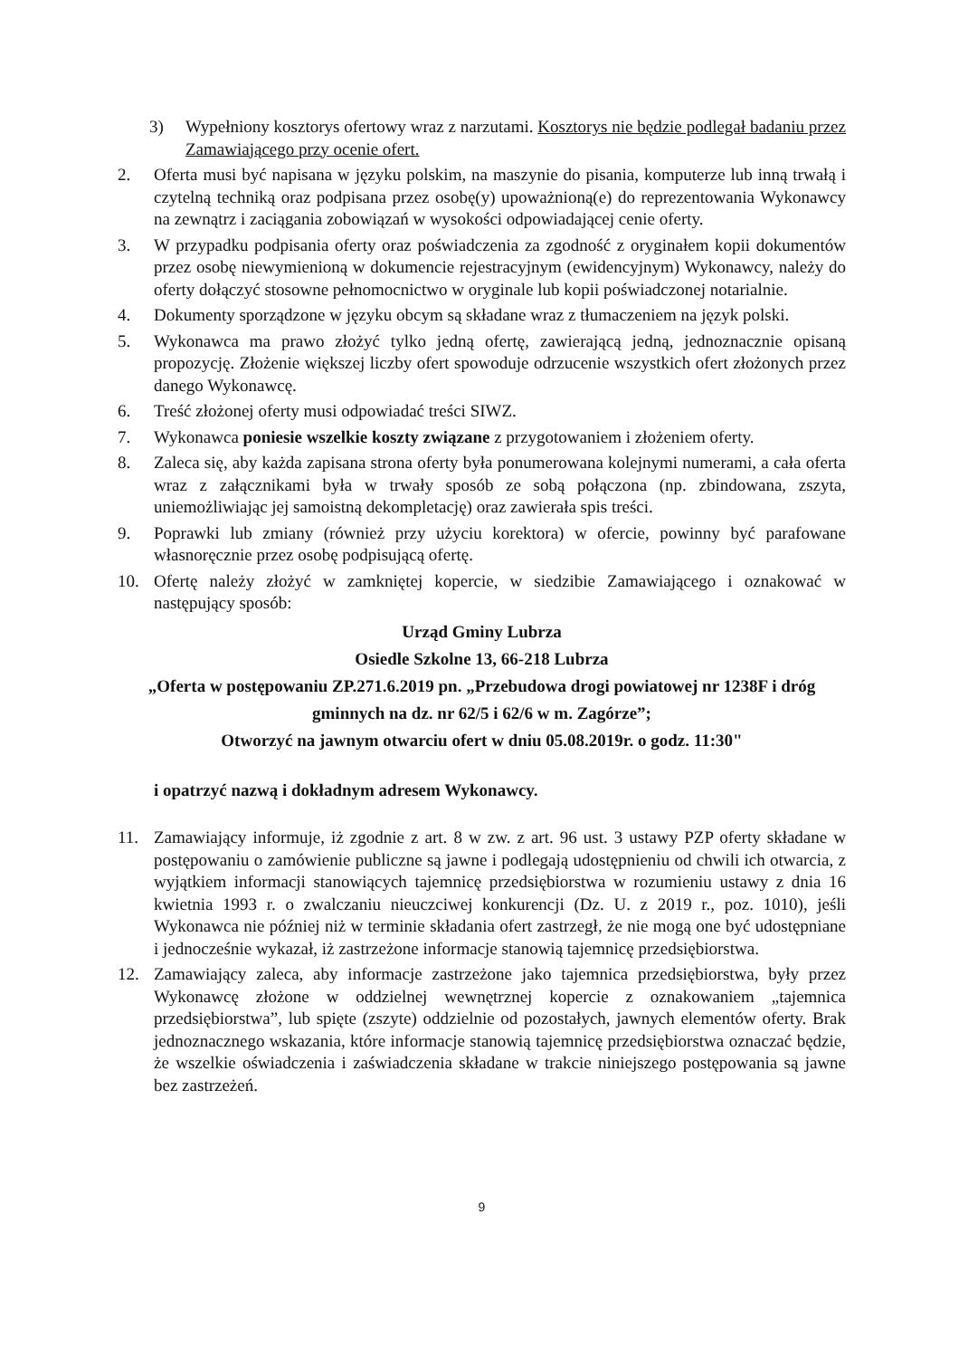3) Wypełniony kosztorys ofertowy wraz z narzutami. Kosztorys nie będzie podlegał badaniu przez Zamawiającego przy ocenie ofert.
2. Oferta musi być napisana w języku polskim, na maszynie do pisania, komputerze lub inną trwałą i czytelną techniką oraz podpisana przez osobę(y) upoważnioną(e) do reprezentowania Wykonawcy na zewnątrz i zaciągania zobowiązań w wysokości odpowiadającej cenie oferty.
3. W przypadku podpisania oferty oraz poświadczenia za zgodność z oryginałem kopii dokumentów przez osobę niewymienioną w dokumencie rejestracyjnym (ewidencyjnym) Wykonawcy, należy do oferty dołączyć stosowne pełnomocnictwo w oryginale lub kopii poświadczonej notarialnie.
4. Dokumenty sporządzone w języku obcym są składane wraz z tłumaczeniem na język polski.
5. Wykonawca ma prawo złożyć tylko jedną ofertę, zawierającą jedną, jednoznacznie opisaną propozycję. Złożenie większej liczby ofert spowoduje odrzucenie wszystkich ofert złożonych przez danego Wykonawcę.
6. Treść złożonej oferty musi odpowiadać treści SIWZ.
7. Wykonawca poniesie wszelkie koszty związane z przygotowaniem i złożeniem oferty.
8. Zaleca się, aby każda zapisana strona oferty była ponumerowana kolejnymi numerami, a cała oferta wraz z załącznikami była w trwały sposób ze sobą połączona (np. zbindowana, zszyta, uniemożliwiając jej samoistną dekompletację) oraz zawierała spis treści.
9. Poprawki lub zmiany (również przy użyciu korektora) w ofercie, powinny być parafowane własnoręcznie przez osobę podpisującą ofertę.
10. Ofertę należy złożyć w zamkniętej kopercie, w siedzibie Zamawiającego i oznakować w następujący sposób:
Urząd Gminy Lubrza
Osiedle Szkolne 13, 66-218 Lubrza
„Oferta w postępowaniu ZP.271.6.2019 pn. „Przebudowa drogi powiatowej nr 1238F i dróg gminnych na dz. nr 62/5 i 62/6 w m. Zagórze”;
Otworzyć na jawnym otwarciu ofert w dniu 05.08.2019r. o godz. 11:30"
i opatrzyć nazwą i dokładnym adresem Wykonawcy.
11. Zamawiający informuje, iż zgodnie z art. 8 w zw. z art. 96 ust. 3 ustawy PZP oferty składane w postępowaniu o zamówienie publiczne są jawne i podlegają udostępnieniu od chwili ich otwarcia, z wyjątkiem informacji stanowiących tajemnicę przedsiębiorstwa w rozumieniu ustawy z dnia 16 kwietnia 1993 r. o zwalczaniu nieuczciwej konkurencji (Dz. U. z 2019 r., poz. 1010), jeśli Wykonawca nie później niż w terminie składania ofert zastrzegł, że nie mogą one być udostępniane i jednocześnie wykazał, iż zastrzeżone informacje stanowią tajemnicę przedsiębiorstwa.
12. Zamawiający zaleca, aby informacje zastrzeżone jako tajemnica przedsiębiorstwa, były przez Wykonawcę złożone w oddzielnej wewnętrznej kopercie z oznakowaniem „tajemnica przedsiębiorstwa”, lub spięte (zszyte) oddzielnie od pozostałych, jawnych elementów oferty. Brak jednoznacznego wskazania, które informacje stanowią tajemnicę przedsiębiorstwa oznaczać będzie, że wszelkie oświadczenia i zaświadczenia składane w trakcie niniejszego postępowania są jawne bez zastrzeżeń.
9